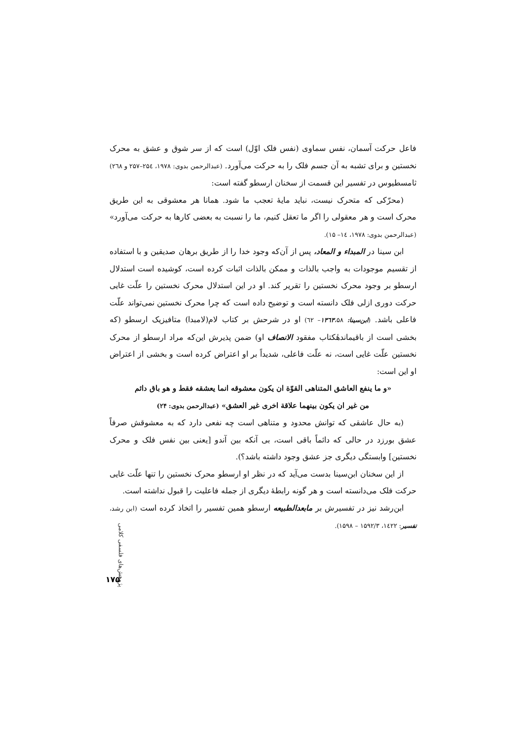فاعل حرکت آسمان، نفس سماوی (نفس فلک اوّل) است که از سر شوق و عشق به محرک نخستین و برای تشبه به آن جسم فلک را به حرکت می‌آورد. (عبدالرحمن بدوی: ۱۹۷۸، ۲۵٤–۲۵۷ و ۲٦۸) ثامسطیوس در تفسیر این قسمت از سخنان ارسطو گفته است:
(محرّکی که متحرک نیست، نباید مایهٔ تعجب ما شود. همانا هر معشوقی به این طریق محرک است و هر معقولی را اگر ما تعقل کنیم، ما را نسبت به بعضی کارها به حرکت می‌آورد» (عبدالرحمن بدوی: ۱۹۷۸، ۱٤– ۱۵).
ابن سینا در المبداء و المعاد، پس از آن‌که وجود خدا را از طریق برهان صدیقین و با استفاده از تقسیم موجودات به واجب بالذات و ممکن بالذات اثبات کرده است، کوشیده است استدلال ارسطو بر وجود محرک نخستین را تقریر کند. او در این استدلال محرک نخستین را علّت غایی حرکت دوری ازلی فلک دانسته است و توضیح داده است که چرا محرک نخستین نمی‌تواند علّت فاعلی باشد. (ابن‌سینا: ۱۳٦۳،۵۸– ٦۲) او در شرحش بر کتاب لام(لامبدا) متافیزیک ارسطو (که بخشی است از باقیماندهٔکتاب مفقود الانصاف او) ضمن پذیرش این‌که مراد ارسطو از محرک نخستین علّت غایی است، نه علّت فاعلی، شدیداً بر او اعتراض کرده است و بخشی از اعتراض او این است:
«و ما ینفع العاشق المتناهی القوّة ان یکون معشوقه انما یعشقه فقط و هو باق دائم
من غیر ان یکون بینهما علاقة اخری غیر العشق» (عبدالرحمن بدوی: ۲۴)
(به حال عاشقی که توانش محدود و متناهی است چه نفعی دارد که به معشوقش صرفاً عشق بورزد در حالی که دائماً باقی است، بی آنکه بین آندو [یعنی بین نفس فلک و محرک نخستین] وابستگی دیگری جز عشق وجود داشته باشد؟).
از این سخنان ابن‌سینا بدست می‌آید که در نظر او ارسطو محرک نخستین را تنها علّت غایی حرکت فلک می‌دانسته است و هر گونه رابطهٔ دیگری از جمله فاعلیت را قبول نداشته است.
ابن‌رشد نیز در تفسیرش بر مابعدالطبیعه ارسطو همین تفسیر را اتخاذ کرده است (ابن رشد، تفسیر: ۱٤۲۲، ۱۵۹۲/۳ – ۱۵۹۸).
پژوهش‌های فلسفی کلامی
۱۷۵